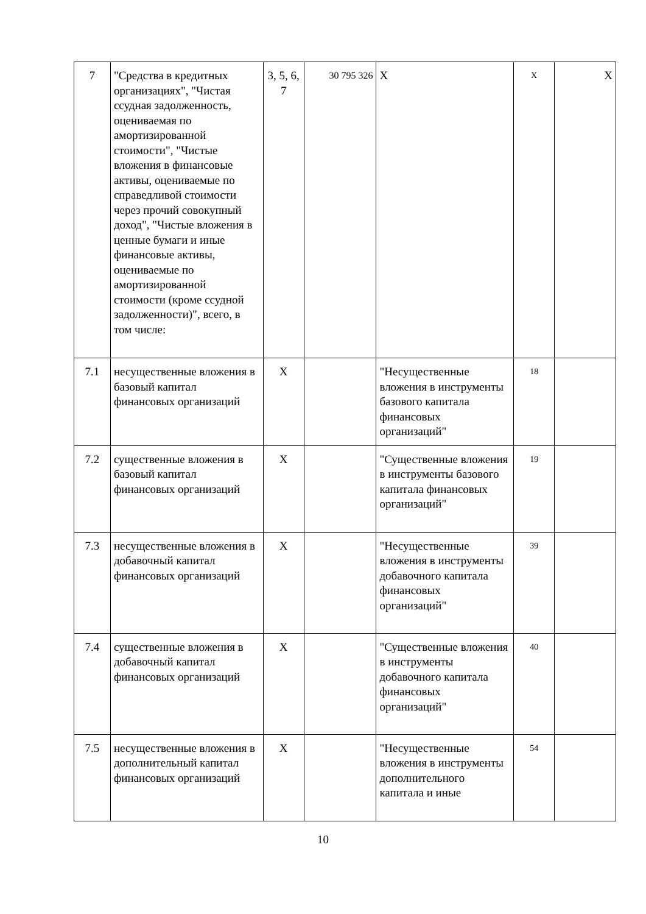| 7 | "Средства в кредитных организациях", "Чистая ссудная задолженность, оцениваемая по амортизированной стоимости", "Чистые вложения в финансовые активы, оцениваемые по справедливой стоимости через прочий совокупный доход", "Чистые вложения в ценные бумаги и иные финансовые активы, оцениваемые по амортизированной стоимости (кроме ссудной задолженности)", всего, в том числе: | 3, 5, 6, 7 | 30 795 326 | X | X | X |
| 7.1 | несущественные вложения в базовый капитал финансовых организаций | X | | "Несущественные вложения в инструменты базового капитала финансовых организаций" | 18 | |
| 7.2 | существенные вложения в базовый капитал финансовых организаций | X | | "Существенные вложения в инструменты базового капитала финансовых организаций" | 19 | |
| 7.3 | несущественные вложения в добавочный капитал финансовых организаций | X | | "Несущественные вложения в инструменты добавочного капитала финансовых организаций" | 39 | |
| 7.4 | существенные вложения в добавочный капитал финансовых организаций | X | | "Существенные вложения в инструменты добавочного капитала финансовых организаций" | 40 | |
| 7.5 | несущественные вложения в дополнительный капитал финансовых организаций | X | | "Несущественные вложения в инструменты дополнительного капитала и иные | 54 | |
10